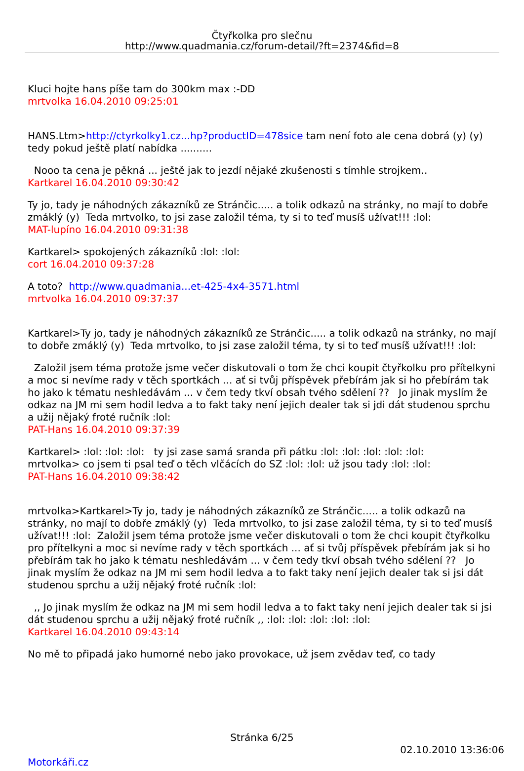Čtyřkolka pro slečnu
http://www.quadmania.cz/forum-detail/?ft=2374&fid=8
Kluci hojte hans píše tam do 300km max :-DD
mrtvolka 16.04.2010 09:25:01
HANS.Ltm>http://ctyrkolky1.cz...hp?productID=478sice tam není foto ale cena dobrá (y) (y) tedy pokud ještě platí nabídka ..........
Nooo ta cena je pěkná ... ještě jak to jezdí nějaké zkušenosti s tímhle strojkem..
Kartkarel 16.04.2010 09:30:42
Ty jo, tady je náhodných zákazníků ze Stránčic..... a tolik odkazů na stránky, no mají to dobře zmáklý (y) Teda mrtvolko, to jsi zase založil téma, ty si to teď musíš užívat!!! :lol:
MAT-lupíno 16.04.2010 09:31:38
Kartkarel> spokojených zákazníků :lol: :lol:
cort 16.04.2010 09:37:28
A toto? http://www.quadmania...et-425-4x4-3571.html
mrtvolka 16.04.2010 09:37:37
Kartkarel>Ty jo, tady je náhodných zákazníků ze Stránčic..... a tolik odkazů na stránky, no mají to dobře zmáklý (y) Teda mrtvolko, to jsi zase založil téma, ty si to teď musíš užívat!!! :lol:
Založil jsem téma protože jsme večer diskutovali o tom že chci koupit čtyřkolku pro přítelkyni a moc si nevíme rady v těch sportkách ... ať si tvůj příspěvek přebírám jak si ho přebírám tak ho jako k tématu neshledávám ... v čem tedy tkví obsah tvého sdělení ?? Jo jinak myslím že odkaz na JM mi sem hodil ledva a to fakt taky není jejich dealer tak si jdi dát studenou sprchu a užij nějaký froté ručník :lol:
PAT-Hans 16.04.2010 09:37:39
Kartkarel> :lol: :lol: :lol: ty jsi zase samá sranda při pátku :lol: :lol: :lol: :lol: :lol:
mrtvolka> co jsem ti psal teď o těch vlčácích do SZ :lol: :lol: už jsou tady :lol: :lol:
PAT-Hans 16.04.2010 09:38:42
mrtvolka>Kartkarel>Ty jo, tady je náhodných zákazníků ze Stránčic..... a tolik odkazů na stránky, no mají to dobře zmáklý (y) Teda mrtvolko, to jsi zase založil téma, ty si to teď musíš užívat!!! :lol: Založil jsem téma protože jsme večer diskutovali o tom že chci koupit čtyřkolku pro přítelkyni a moc si nevíme rady v těch sportkách ... ať si tvůj příspěvek přebírám jak si ho přebírám tak ho jako k tématu neshledávám ... v čem tedy tkví obsah tvého sdělení ?? Jo jinak myslím že odkaz na JM mi sem hodil ledva a to fakt taky není jejich dealer tak si jsi dát studenou sprchu a užij nějaký froté ručník :lol:
,, Jo jinak myslím že odkaz na JM mi sem hodil ledva a to fakt taky není jejich dealer tak si jsi dát studenou sprchu a užij nějaký froté ručník ,, :lol: :lol: :lol: :lol: :lol:
Kartkarel 16.04.2010 09:43:14
No mě to připadá jako humorné nebo jako provokace, už jsem zvědav teď, co tady
Stránka 6/25
02.10.2010 13:36:06
Motorkáři.cz